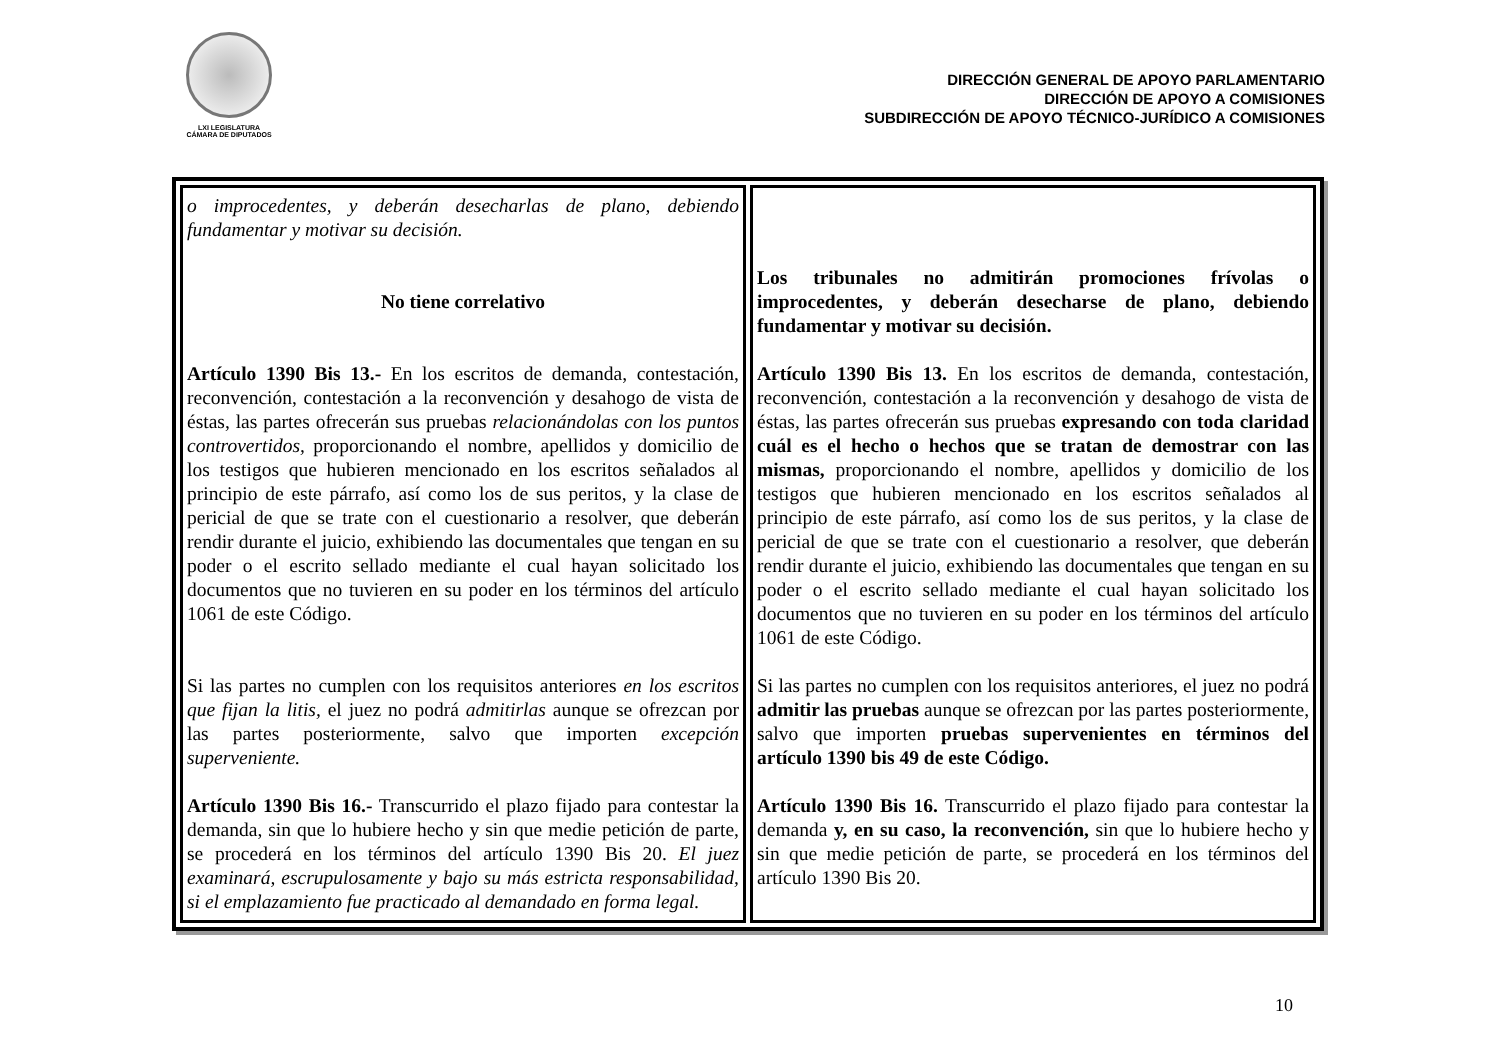LXI LEGISLATURA
CÁMARA DE DIPUTADOS
DIRECCIÓN GENERAL DE APOYO PARLAMENTARIO
DIRECCIÓN DE APOYO A COMISIONES
SUBDIRECCIÓN DE APOYO TÉCNICO-JURÍDICO A COMISIONES
| o improcedentes, y deberán desecharlas de plano, debiendo fundamentar y motivar su decisión. No tiene correlativo Artículo 1390 Bis 13.- En los escritos de demanda, contestación, reconvención, contestación a la reconvención y desahogo de vista de éstas, las partes ofrecerán sus pruebas relacionándolas con los puntos controvertidos, proporcionando el nombre, apellidos y domicilio de los testigos que hubieren mencionado en los escritos señalados al principio de este párrafo, así como los de sus peritos, y la clase de pericial de que se trate con el cuestionario a resolver, que deberán rendir durante el juicio, exhibiendo las documentales que tengan en su poder o el escrito sellado mediante el cual hayan solicitado los documentos que no tuvieren en su poder en los términos del artículo 1061 de este Código. Si las partes no cumplen con los requisitos anteriores en los escritos que fijan la litis, el juez no podrá admitirlas aunque se ofrezcan por las partes posteriormente, salvo que importen excepción superveniente. Artículo 1390 Bis 16.- Transcurrido el plazo fijado para contestar la demanda, sin que lo hubiere hecho y sin que medie petición de parte, se procederá en los términos del artículo 1390 Bis 20. El juez examinará, escrupulosamente y bajo su más estricta responsabilidad, si el emplazamiento fue practicado al demandado en forma legal. | Los tribunales no admitirán promociones frívolas o improcedentes, y deberán desecharse de plano, debiendo fundamentar y motivar su decisión. Artículo 1390 Bis 13. En los escritos de demanda, contestación, reconvención, contestación a la reconvención y desahogo de vista de éstas, las partes ofrecerán sus pruebas expresando con toda claridad cuál es el hecho o hechos que se tratan de demostrar con las mismas, proporcionando el nombre, apellidos y domicilio de los testigos que hubieren mencionado en los escritos señalados al principio de este párrafo, así como los de sus peritos, y la clase de pericial de que se trate con el cuestionario a resolver, que deberán rendir durante el juicio, exhibiendo las documentales que tengan en su poder o el escrito sellado mediante el cual hayan solicitado los documentos que no tuvieren en su poder en los términos del artículo 1061 de este Código. Si las partes no cumplen con los requisitos anteriores, el juez no podrá admitir las pruebas aunque se ofrezcan por las partes posteriormente, salvo que importen pruebas supervenientes en términos del artículo 1390 bis 49 de este Código. Artículo 1390 Bis 16. Transcurrido el plazo fijado para contestar la demanda y, en su caso, la reconvención, sin que lo hubiere hecho y sin que medie petición de parte, se procederá en los términos del artículo 1390 Bis 20. |
10